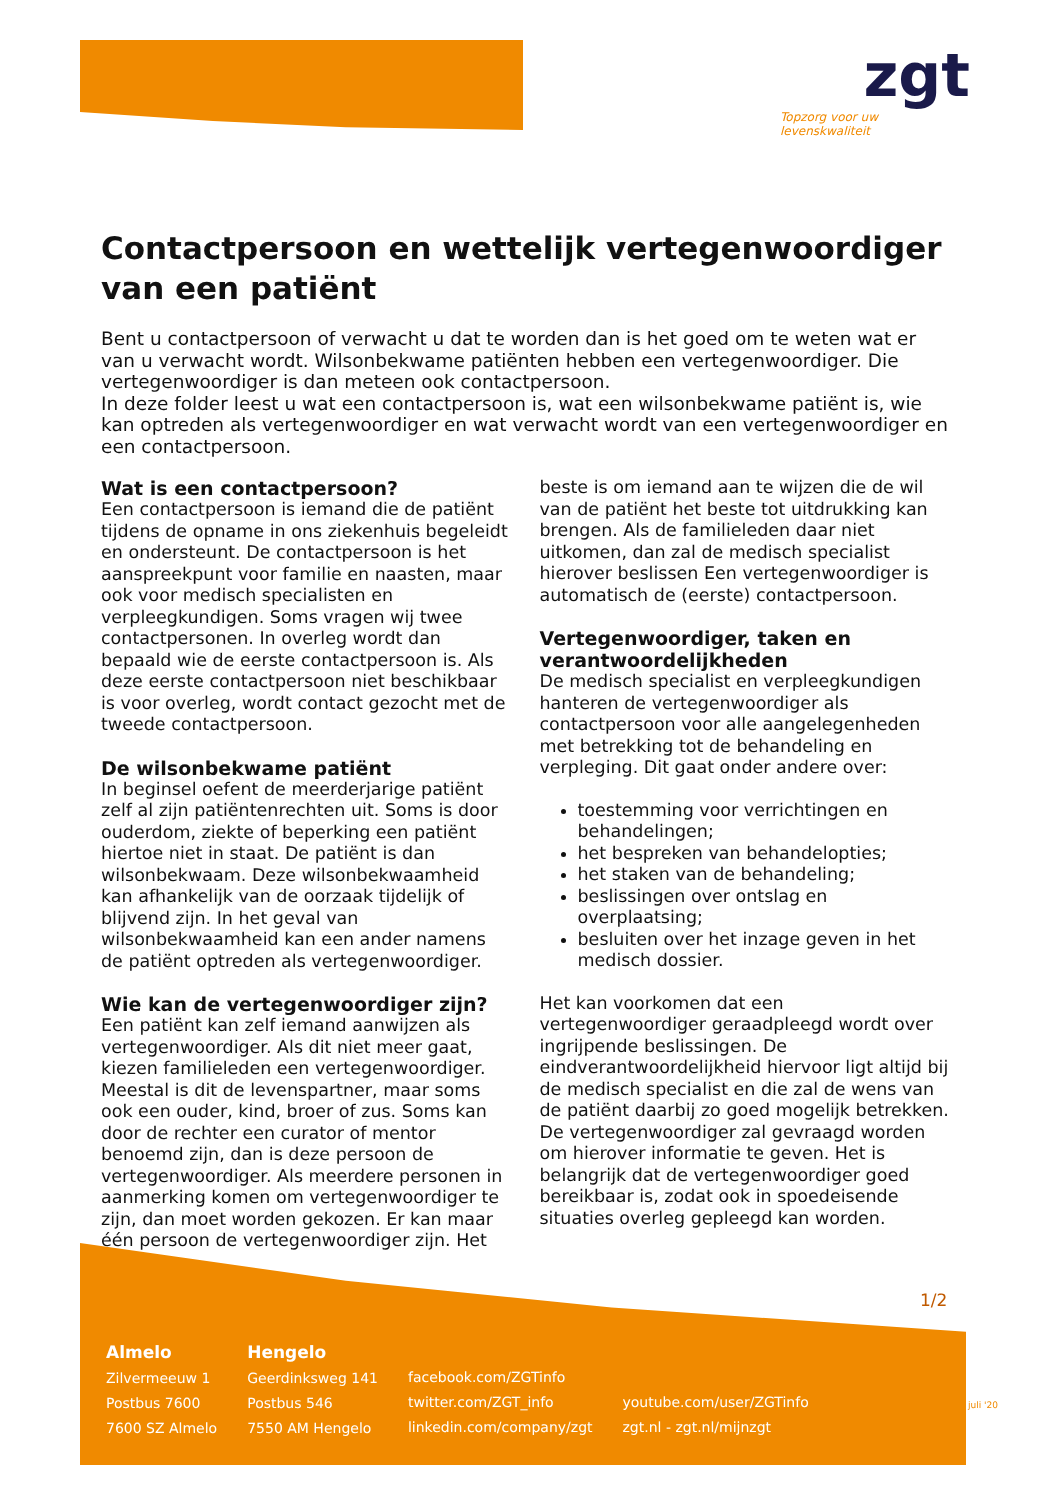zgt
Topzorg voor uw
levenskwaliteit
Contactpersoon en wettelijk vertegenwoordiger van een patiënt
Bent u contactpersoon of verwacht u dat te worden dan is het goed om te weten wat er van u verwacht wordt. Wilsonbekwame patiënten hebben een vertegenwoordiger. Die vertegenwoordiger is dan meteen ook contactpersoon.
In deze folder leest u wat een contactpersoon is, wat een wilsonbekwame patiënt is, wie kan optreden als vertegenwoordiger en wat verwacht wordt van een vertegenwoordiger en een contactpersoon.
Wat is een contactpersoon?
Een contactpersoon is iemand die de patiënt tijdens de opname in ons ziekenhuis begeleidt en ondersteunt. De contactpersoon is het aanspreekpunt voor familie en naasten, maar ook voor medisch specialisten en verpleegkundigen. Soms vragen wij twee contactpersonen. In overleg wordt dan bepaald wie de eerste contactpersoon is. Als deze eerste contactpersoon niet beschikbaar is voor overleg, wordt contact gezocht met de tweede contactpersoon.
De wilsonbekwame patiënt
In beginsel oefent de meerderjarige patiënt zelf al zijn patiëntenrechten uit. Soms is door ouderdom, ziekte of beperking een patiënt hiertoe niet in staat. De patiënt is dan wilsonbekwaam. Deze wilsonbekwaamheid kan afhankelijk van de oorzaak tijdelijk of blijvend zijn. In het geval van wilsonbekwaamheid kan een ander namens de patiënt optreden als vertegenwoordiger.
Wie kan de vertegenwoordiger zijn?
Een patiënt kan zelf iemand aanwijzen als vertegenwoordiger. Als dit niet meer gaat, kiezen familieleden een vertegenwoordiger. Meestal is dit de levenspartner, maar soms ook een ouder, kind, broer of zus. Soms kan door de rechter een curator of mentor benoemd zijn, dan is deze persoon de vertegenwoordiger. Als meerdere personen in aanmerking komen om vertegenwoordiger te zijn, dan moet worden gekozen. Er kan maar één persoon de vertegenwoordiger zijn. Het
beste is om iemand aan te wijzen die de wil van de patiënt het beste tot uitdrukking kan brengen. Als de familieleden daar niet uitkomen, dan zal de medisch specialist hierover beslissen Een vertegenwoordiger is automatisch de (eerste) contactpersoon.
Vertegenwoordiger, taken en verantwoordelijkheden
De medisch specialist en verpleegkundigen hanteren de vertegenwoordiger als contactpersoon voor alle aangelegenheden met betrekking tot de behandeling en verpleging. Dit gaat onder andere over:
toestemming voor verrichtingen en behandelingen;
het bespreken van behandelopties;
het staken van de behandeling;
beslissingen over ontslag en overplaatsing;
besluiten over het inzage geven in het medisch dossier.
Het kan voorkomen dat een vertegenwoordiger geraadpleegd wordt over ingrijpende beslissingen. De eindverantwoordelijkheid hiervoor ligt altijd bij de medisch specialist en die zal de wens van de patiënt daarbij zo goed mogelijk betrekken. De vertegenwoordiger zal gevraagd worden om hierover informatie te geven. Het is belangrijk dat de vertegenwoordiger goed bereikbaar is, zodat ook in spoedeisende situaties overleg gepleegd kan worden.
1/2
Almelo
Zilvermeeuw 1
Postbus 7600
7600 SZ Almelo
Hengelo
Geerdinksweg 141
Postbus 546
7550 AM Hengelo
facebook.com/ZGTinfo
twitter.com/ZGT_info
linkedin.com/company/zgt
youtube.com/user/ZGTinfo
zgt.nl - zgt.nl/mijnzgt
juli '20